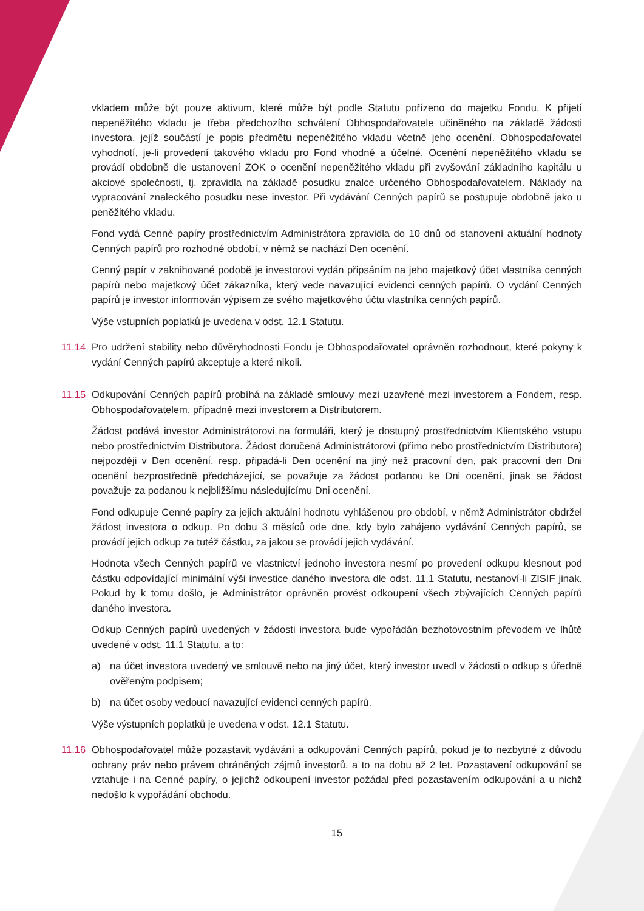vkladem může být pouze aktivum, které může být podle Statutu pořízeno do majetku Fondu. K přijetí nepeněžitého vkladu je třeba předchozího schválení Obhospodařovatele učiněného na základě žádosti investora, jejíž součástí je popis předmětu nepeněžitého vkladu včetně jeho ocenění. Obhospodařovatel vyhodnotí, je-li provedení takového vkladu pro Fond vhodné a účelné. Ocenění nepeněžitého vkladu se provádí obdobně dle ustanovení ZOK o ocenění nepeněžitého vkladu při zvyšování základního kapitálu u akciové společnosti, tj. zpravidla na základě posudku znalce určeného Obhospodařovatelem. Náklady na vypracování znaleckého posudku nese investor. Při vydávání Cenných papírů se postupuje obdobně jako u peněžitého vkladu.
Fond vydá Cenné papíry prostřednictvím Administrátora zpravidla do 10 dnů od stanovení aktuální hodnoty Cenných papírů pro rozhodné období, v němž se nachází Den ocenění.
Cenný papír v zaknihované podobě je investorovi vydán připsáním na jeho majetkový účet vlastníka cenných papírů nebo majetkový účet zákazníka, který vede navazující evidenci cenných papírů. O vydání Cenných papírů je investor informován výpisem ze svého majetkového účtu vlastníka cenných papírů.
Výše vstupních poplatků je uvedena v odst. 12.1 Statutu.
11.14 Pro udržení stability nebo důvěryhodnosti Fondu je Obhospodařovatel oprávněn rozhodnout, které pokyny k vydání Cenných papírů akceptuje a které nikoli.
11.15 Odkupování Cenných papírů probíhá na základě smlouvy mezi uzavřené mezi investorem a Fondem, resp. Obhospodařovatelem, případně mezi investorem a Distributorem.
Žádost podává investor Administrátorovi na formuláři, který je dostupný prostřednictvím Klientského vstupu nebo prostřednictvím Distributora. Žádost doručená Administrátorovi (přímo nebo prostřednictvím Distributora) nejpozději v Den ocenění, resp. připadá-li Den ocenění na jiný než pracovní den, pak pracovní den Dni ocenění bezprostředně předcházející, se považuje za žádost podanou ke Dni ocenění, jinak se žádost považuje za podanou k nejbližšímu následujícímu Dni ocenění.
Fond odkupuje Cenné papíry za jejich aktuální hodnotu vyhlášenou pro období, v němž Administrátor obdržel žádost investora o odkup. Po dobu 3 měsíců ode dne, kdy bylo zahájeno vydávání Cenných papírů, se provádí jejich odkup za tutéž částku, za jakou se provádí jejich vydávání.
Hodnota všech Cenných papírů ve vlastnictví jednoho investora nesmí po provedení odkupu klesnout pod částku odpovídající minimální výši investice daného investora dle odst. 11.1 Statutu, nestanoví-li ZISIF jinak. Pokud by k tomu došlo, je Administrátor oprávněn provést odkoupení všech zbývajících Cenných papírů daného investora.
Odkup Cenných papírů uvedených v žádosti investora bude vypořádán bezhotovostním převodem ve lhůtě uvedené v odst. 11.1 Statutu, a to:
a) na účet investora uvedený ve smlouvě nebo na jiný účet, který investor uvedl v žádosti o odkup s úředně ověřeným podpisem;
b) na účet osoby vedoucí navazující evidenci cenných papírů.
Výše výstupních poplatků je uvedena v odst. 12.1 Statutu.
11.16 Obhospodařovatel může pozastavit vydávání a odkupování Cenných papírů, pokud je to nezbytné z důvodu ochrany práv nebo právem chráněných zájmů investorů, a to na dobu až 2 let. Pozastavení odkupování se vztahuje i na Cenné papíry, o jejichž odkoupení investor požádal před pozastavením odkupování a u nichž nedošlo k vypořádání obchodu.
15